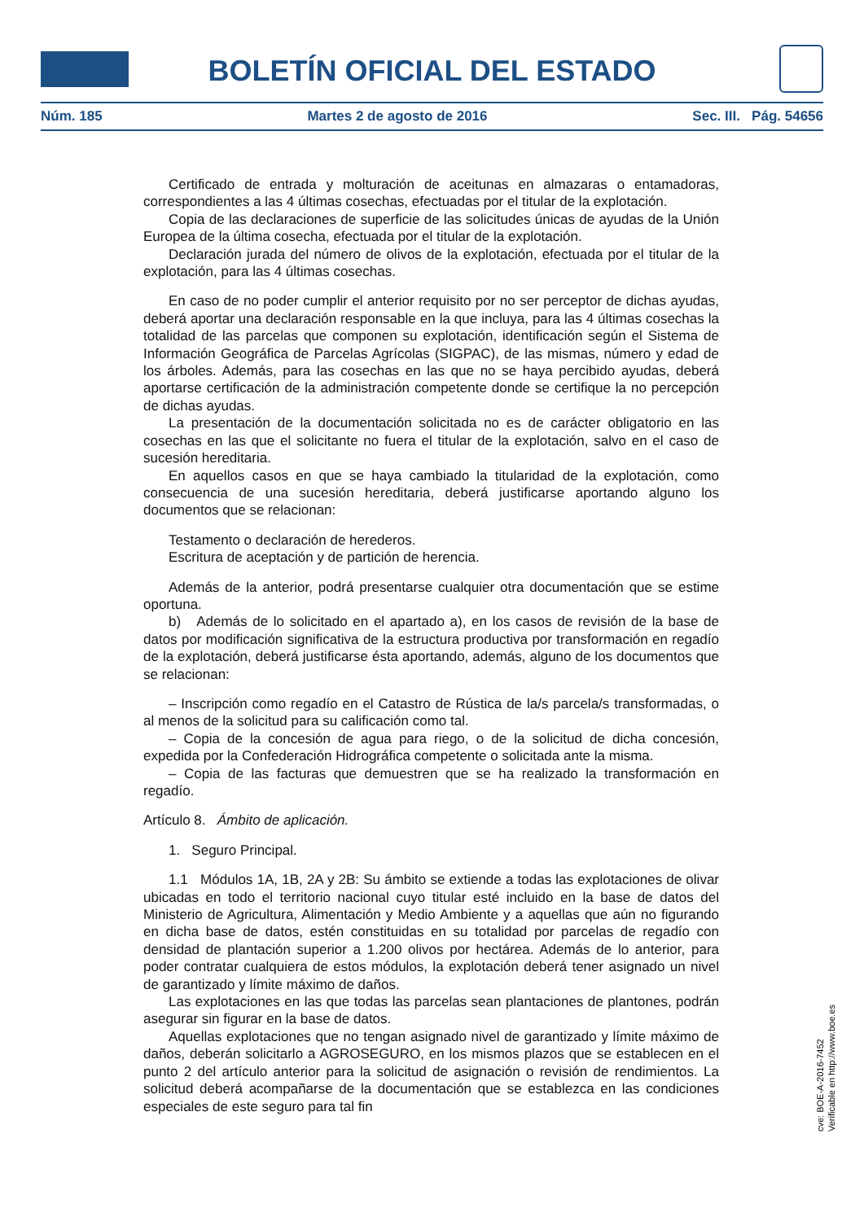BOLETÍN OFICIAL DEL ESTADO
Núm. 185 Martes 2 de agosto de 2016 Sec. III. Pág. 54656
Certificado de entrada y molturación de aceitunas en almazaras o entamadoras, correspondientes a las 4 últimas cosechas, efectuadas por el titular de la explotación.
Copia de las declaraciones de superficie de las solicitudes únicas de ayudas de la Unión Europea de la última cosecha, efectuada por el titular de la explotación.
Declaración jurada del número de olivos de la explotación, efectuada por el titular de la explotación, para las 4 últimas cosechas.
En caso de no poder cumplir el anterior requisito por no ser perceptor de dichas ayudas, deberá aportar una declaración responsable en la que incluya, para las 4 últimas cosechas la totalidad de las parcelas que componen su explotación, identificación según el Sistema de Información Geográfica de Parcelas Agrícolas (SIGPAC), de las mismas, número y edad de los árboles. Además, para las cosechas en las que no se haya percibido ayudas, deberá aportarse certificación de la administración competente donde se certifique la no percepción de dichas ayudas.
La presentación de la documentación solicitada no es de carácter obligatorio en las cosechas en las que el solicitante no fuera el titular de la explotación, salvo en el caso de sucesión hereditaria.
En aquellos casos en que se haya cambiado la titularidad de la explotación, como consecuencia de una sucesión hereditaria, deberá justificarse aportando alguno los documentos que se relacionan:
Testamento o declaración de herederos.
Escritura de aceptación y de partición de herencia.
Además de la anterior, podrá presentarse cualquier otra documentación que se estime oportuna.
b) Además de lo solicitado en el apartado a), en los casos de revisión de la base de datos por modificación significativa de la estructura productiva por transformación en regadío de la explotación, deberá justificarse ésta aportando, además, alguno de los documentos que se relacionan:
– Inscripción como regadío en el Catastro de Rústica de la/s parcela/s transformadas, o al menos de la solicitud para su calificación como tal.
– Copia de la concesión de agua para riego, o de la solicitud de dicha concesión, expedida por la Confederación Hidrográfica competente o solicitada ante la misma.
– Copia de las facturas que demuestren que se ha realizado la transformación en regadío.
Artículo 8. Ámbito de aplicación.
1. Seguro Principal.
1.1 Módulos 1A, 1B, 2A y 2B: Su ámbito se extiende a todas las explotaciones de olivar ubicadas en todo el territorio nacional cuyo titular esté incluido en la base de datos del Ministerio de Agricultura, Alimentación y Medio Ambiente y a aquellas que aún no figurando en dicha base de datos, estén constituidas en su totalidad por parcelas de regadío con densidad de plantación superior a 1.200 olivos por hectárea. Además de lo anterior, para poder contratar cualquiera de estos módulos, la explotación deberá tener asignado un nivel de garantizado y límite máximo de daños.
Las explotaciones en las que todas las parcelas sean plantaciones de plantones, podrán asegurar sin figurar en la base de datos.
Aquellas explotaciones que no tengan asignado nivel de garantizado y límite máximo de daños, deberán solicitarlo a AGROSEGURO, en los mismos plazos que se establecen en el punto 2 del artículo anterior para la solicitud de asignación o revisión de rendimientos. La solicitud deberá acompañarse de la documentación que se establezca en las condiciones especiales de este seguro para tal fin
cve: BOE-A-2016-7452
Verificable en http://www.boe.es